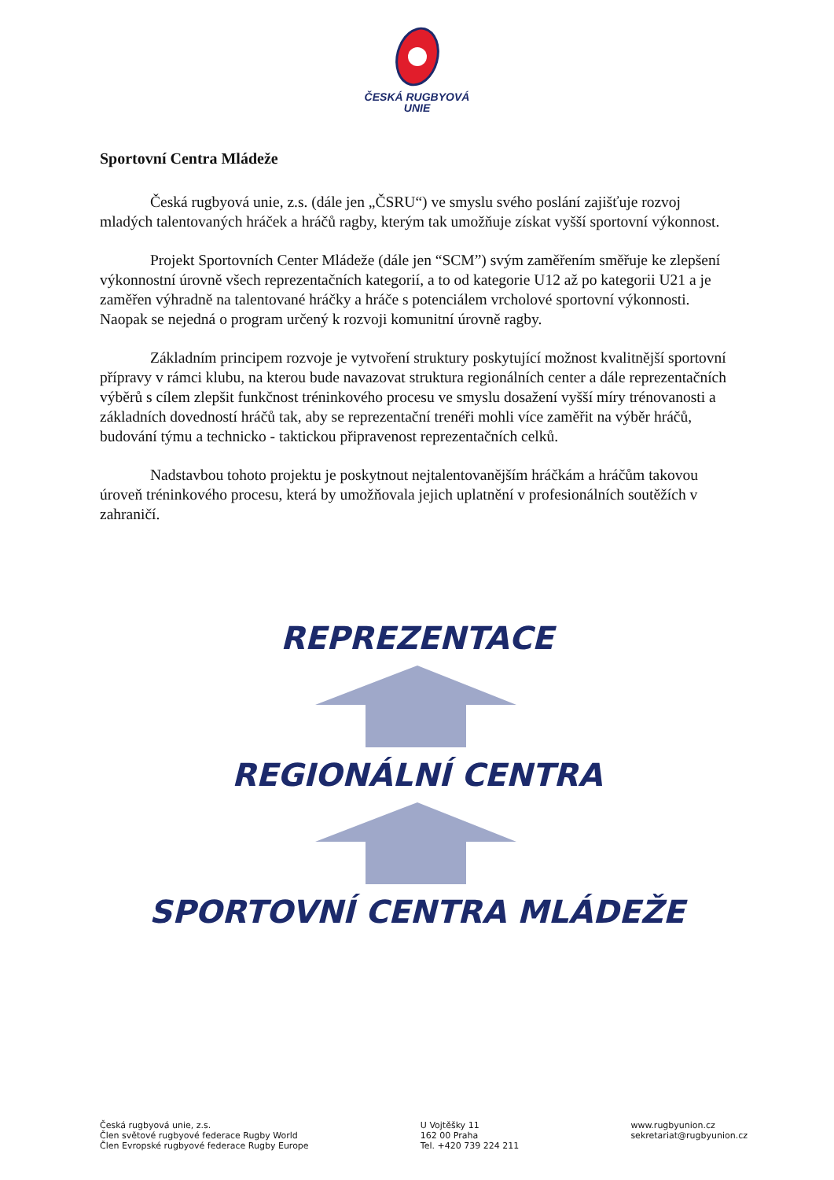ČESKÁ RUGBYOVÁ
UNIE
Sportovní Centra Mládeže
Česká rugbyová unie, z.s. (dále jen „ČSRU“) ve smyslu svého poslání zajišťuje rozvoj mladých talentovaných hráček a hráčů ragby, kterým tak umožňuje získat vyšší sportovní výkonnost.
Projekt Sportovních Center Mládeže (dále jen “SCM”) svým zaměřením směřuje ke zlepšení výkonnostní úrovně všech reprezentačních kategorií, a to od kategorie U12 až po kategorii U21 a je zaměřen výhradně na talentované hráčky a hráče s potenciálem vrcholové sportovní výkonnosti. Naopak se nejedná o program určený k rozvoji komunitní úrovně ragby.
Základním principem rozvoje je vytvoření struktury poskytující možnost kvalitnější sportovní přípravy v rámci klubu, na kterou bude navazovat struktura regionálních center a dále reprezentačních výběrů s cílem zlepšit funkčnost tréninkového procesu ve smyslu dosažení vyšší míry trénovanosti a základních dovedností hráčů tak, aby se reprezentační trenéři mohli více zaměřit na výběr hráčů, budování týmu a technicko - taktickou připravenost reprezentačních celků.
Nadstavbou tohoto projektu je poskytnout nejtalentovanějším hráčkám a hráčům takovou úroveň tréninkového procesu, která by umožňovala jejich uplatnění v profesionálních soutěžích v zahraničí.
REPREZENTACE
REGIONÁLNÍ CENTRA
SPORTOVNÍ CENTRA MLÁDEŽE
Česká rugbyová unie, z.s.
Člen světové rugbyové federace Rugby World
Člen Evropské rugbyové federace Rugby Europe
U Vojtěšky 11
162 00 Praha
Tel. +420 739 224 211
www.rugbyunion.cz
sekretariat@rugbyunion.cz